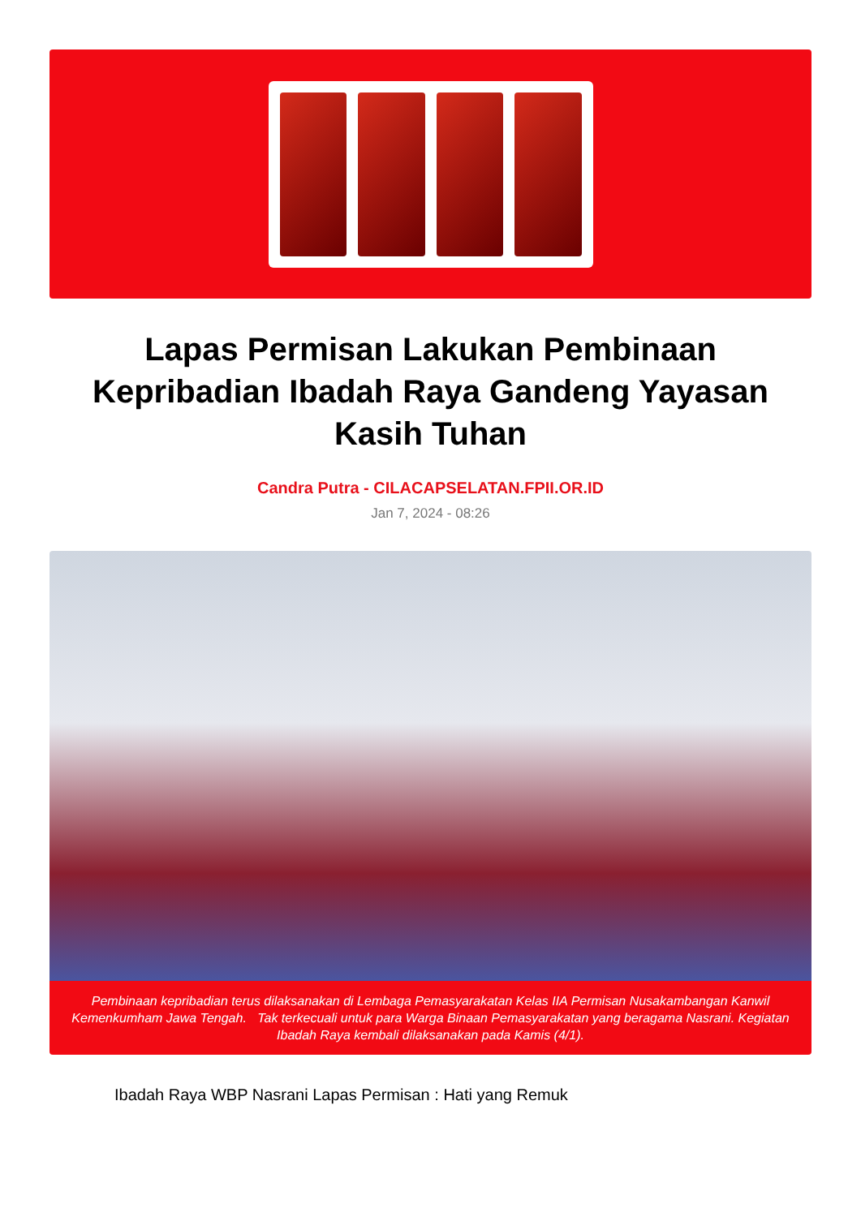FPII
Lapas Permisan Lakukan Pembinaan Kepribadian Ibadah Raya Gandeng Yayasan Kasih Tuhan
Candra Putra - CILACAPSELATAN.FPII.OR.ID
Jan 7, 2024 - 08:26
Pembinaan kepribadian terus dilaksanakan di Lembaga Pemasyarakatan Kelas IIA Permisan Nusakambangan Kanwil Kemenkumham Jawa Tengah. Tak terkecuali untuk para Warga Binaan Pemasyarakatan yang beragama Nasrani. Kegiatan Ibadah Raya kembali dilaksanakan pada Kamis (4/1).
Ibadah Raya WBP Nasrani Lapas Permisan : Hati yang Remuk